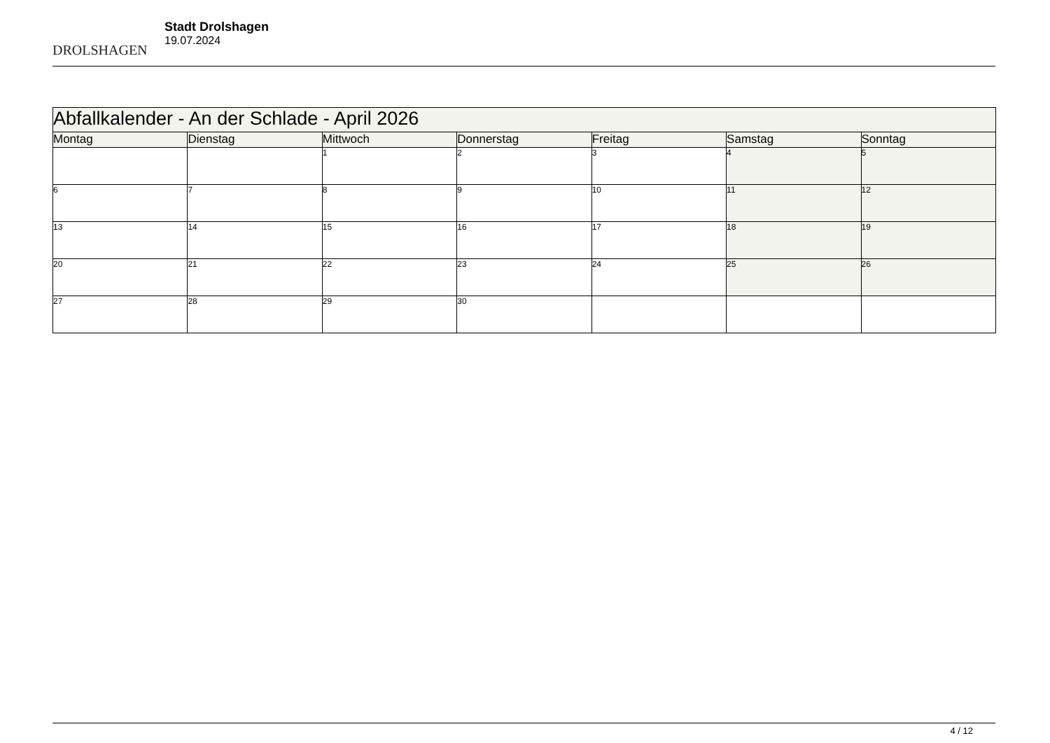DROLSHAGEN
Stadt Drolshagen
19.07.2024
| Abfallkalender - An der Schlade - April 2026 | | | | | | |
| Montag | Dienstag | Mittwoch | Donnerstag | Freitag | Samstag | Sonntag |
| | | 1 | 2 | 3 | 4 | 5 |
| 6 | 7 | 8 | 9 | 10 | 11 | 12 |
| 13 | 14 | 15 | 16 | 17 | 18 | 19 |
| 20 | 21 | 22 | 23 | 24 | 25 | 26 |
| 27 | 28 | 29 | 30 | | | |
4 / 12